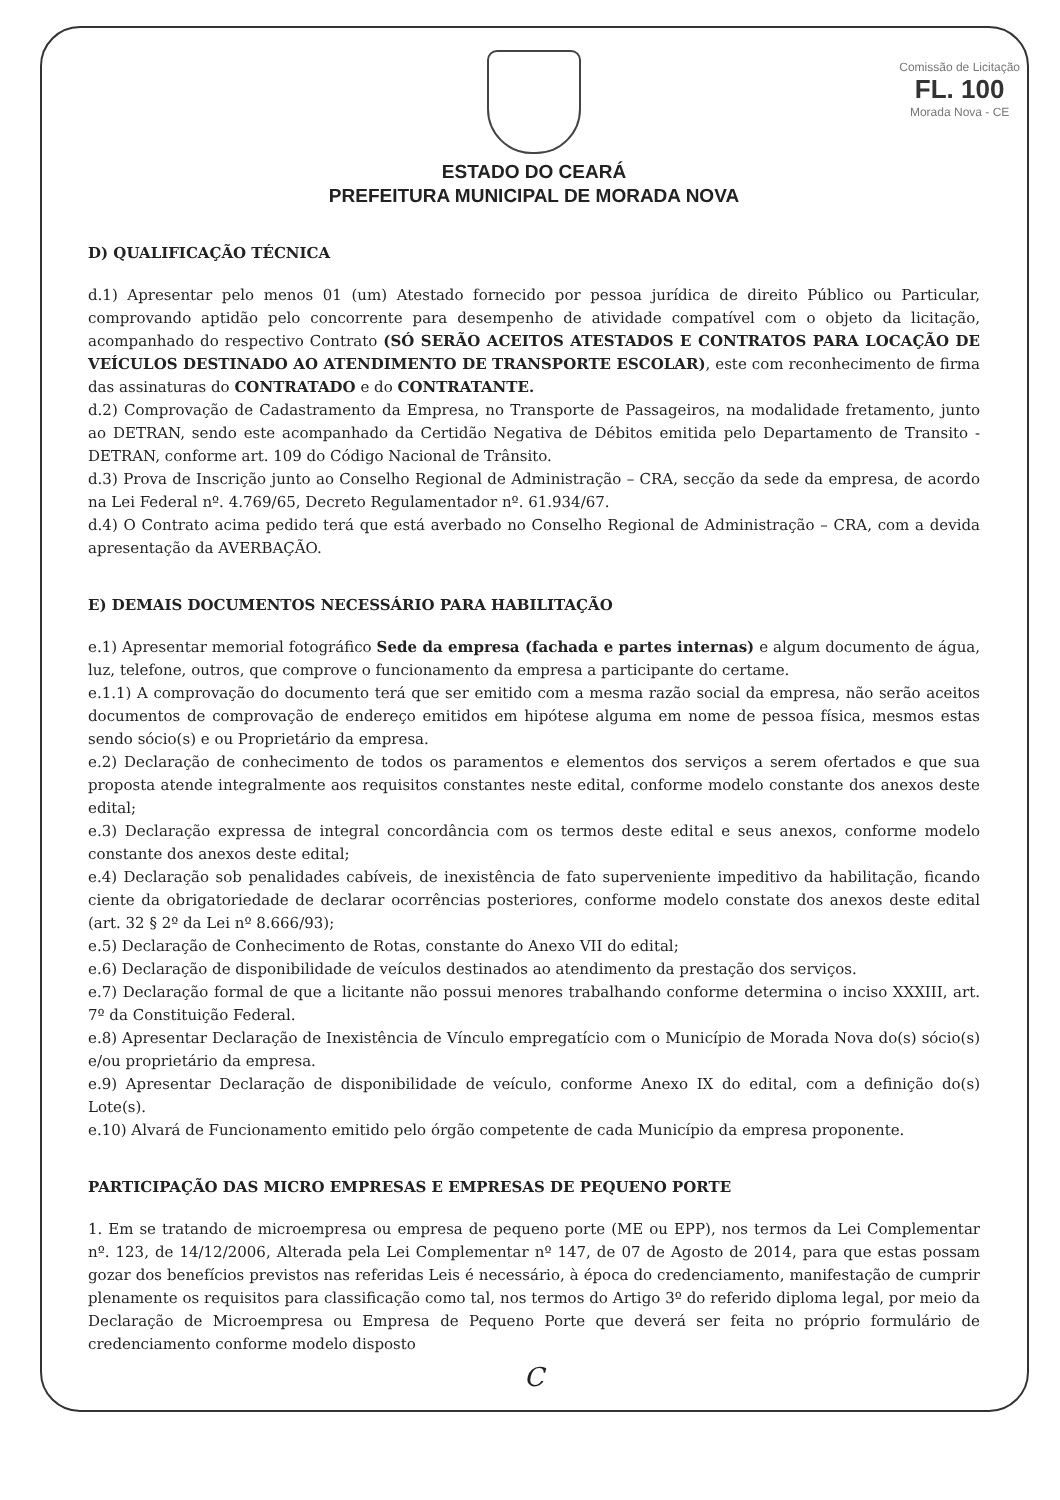Comissão de Licitação
FL. 100
Morada Nova - CE
ESTADO DO CEARÁ
PREFEITURA MUNICIPAL DE MORADA NOVA
D) QUALIFICAÇÃO TÉCNICA
d.1) Apresentar pelo menos 01 (um) Atestado fornecido por pessoa jurídica de direito Público ou Particular, comprovando aptidão pelo concorrente para desempenho de atividade compatível com o objeto da licitação, acompanhado do respectivo Contrato (SÓ SERÃO ACEITOS ATESTADOS E CONTRATOS PARA LOCAÇÃO DE VEÍCULOS DESTINADO AO ATENDIMENTO DE TRANSPORTE ESCOLAR), este com reconhecimento de firma das assinaturas do CONTRATADO e do CONTRATANTE.
d.2) Comprovação de Cadastramento da Empresa, no Transporte de Passageiros, na modalidade fretamento, junto ao DETRAN, sendo este acompanhado da Certidão Negativa de Débitos emitida pelo Departamento de Transito - DETRAN, conforme art. 109 do Código Nacional de Trânsito.
d.3) Prova de Inscrição junto ao Conselho Regional de Administração – CRA, secção da sede da empresa, de acordo na Lei Federal nº. 4.769/65, Decreto Regulamentador nº. 61.934/67.
d.4) O Contrato acima pedido terá que está averbado no Conselho Regional de Administração – CRA, com a devida apresentação da AVERBAÇÃO.
E) DEMAIS DOCUMENTOS NECESSÁRIO PARA HABILITAÇÃO
e.1) Apresentar memorial fotográfico Sede da empresa (fachada e partes internas) e algum documento de água, luz, telefone, outros, que comprove o funcionamento da empresa a participante do certame.
e.1.1) A comprovação do documento terá que ser emitido com a mesma razão social da empresa, não serão aceitos documentos de comprovação de endereço emitidos em hipótese alguma em nome de pessoa física, mesmos estas sendo sócio(s) e ou Proprietário da empresa.
e.2) Declaração de conhecimento de todos os paramentos e elementos dos serviços a serem ofertados e que sua proposta atende integralmente aos requisitos constantes neste edital, conforme modelo constante dos anexos deste edital;
e.3) Declaração expressa de integral concordância com os termos deste edital e seus anexos, conforme modelo constante dos anexos deste edital;
e.4) Declaração sob penalidades cabíveis, de inexistência de fato superveniente impeditivo da habilitação, ficando ciente da obrigatoriedade de declarar ocorrências posteriores, conforme modelo constate dos anexos deste edital (art. 32 § 2º da Lei nº 8.666/93);
e.5) Declaração de Conhecimento de Rotas, constante do Anexo VII do edital;
e.6) Declaração de disponibilidade de veículos destinados ao atendimento da prestação dos serviços.
e.7) Declaração formal de que a licitante não possui menores trabalhando conforme determina o inciso XXXIII, art. 7º da Constituição Federal.
e.8) Apresentar Declaração de Inexistência de Vínculo empregatício com o Município de Morada Nova do(s) sócio(s) e/ou proprietário da empresa.
e.9) Apresentar Declaração de disponibilidade de veículo, conforme Anexo IX do edital, com a definição do(s) Lote(s).
e.10) Alvará de Funcionamento emitido pelo órgão competente de cada Município da empresa proponente.
PARTICIPAÇÃO DAS MICRO EMPRESAS E EMPRESAS DE PEQUENO PORTE
1. Em se tratando de microempresa ou empresa de pequeno porte (ME ou EPP), nos termos da Lei Complementar nº. 123, de 14/12/2006, Alterada pela Lei Complementar nº 147, de 07 de Agosto de 2014, para que estas possam gozar dos benefícios previstos nas referidas Leis é necessário, à época do credenciamento, manifestação de cumprir plenamente os requisitos para classificação como tal, nos termos do Artigo 3º do referido diploma legal, por meio da Declaração de Microempresa ou Empresa de Pequeno Porte que deverá ser feita no próprio formulário de credenciamento conforme modelo disposto
C